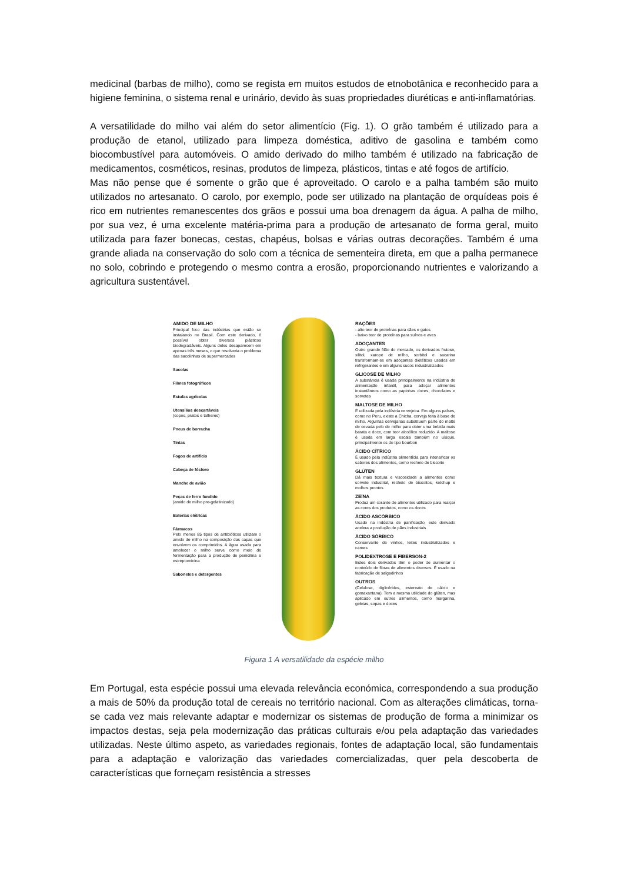medicinal (barbas de milho), como se regista em muitos estudos de etnobotânica e reconhecido para a higiene feminina, o sistema renal e urinário, devido às suas propriedades diuréticas e anti-inflamatórias.
A versatilidade do milho vai além do setor alimentício (Fig. 1). O grão também é utilizado para a produção de etanol, utilizado para limpeza doméstica, aditivo de gasolina e também como biocombustível para automóveis. O amido derivado do milho também é utilizado na fabricação de medicamentos, cosméticos, resinas, produtos de limpeza, plásticos, tintas e até fogos de artifício.
Mas não pense que é somente o grão que é aproveitado. O carolo e a palha também são muito utilizados no artesanato. O carolo, por exemplo, pode ser utilizado na plantação de orquídeas pois é rico em nutrientes remanescentes dos grãos e possui uma boa drenagem da água. A palha de milho, por sua vez, é uma excelente matéria-prima para a produção de artesanato de forma geral, muito utilizada para fazer bonecas, cestas, chapéus, bolsas e várias outras decorações. Também é uma grande aliada na conservação do solo com a técnica de sementeira direta, em que a palha permanece no solo, cobrindo e protegendo o mesmo contra a erosão, proporcionando nutrientes e valorizando a agricultura sustentável.
AMIDO DE MILHO
Principal foco das indústrias que estão se instalando no Brasil. Com este derivado, é possível obter diversos plásticos biodegradáveis. Alguns deles desaparecem em apenas três meses, o que resolveria o problema das sacolinhas de supermercados
Sacolas
Filmes fotográficos
Estufas agrícolas
Utensílios descartáveis
(copos, pratos e talheres)
Pneus de borracha
Tintas
Fogos de artifício
Cabeça de fósforo
Manche de avião
Peças de ferro fundido
(amido de milho pre-gelatinizado)
Baterias elétricas
Fármacos
Pelo menos 85 tipos de antibióticos utilizam o amido de milho na composição das capas que envolvem os comprimidos. A água usada para amolecer o milho serve como meio de fermentação para a produção de penicilina e estreptomicina
Sabonetes e detergentes
RAÇÕES
- alto teor de proteínas para cães e gatos
- baixo teor de proteínas para suínos e aves
ADOÇANTES
Outro grande filão do mercado, os derivados frutose, xilitol, xarope de milho, sorbitol e sacarina transformam-se em adoçantes dietéticos usados em refrigerantes e em alguns sucos industrializados
GLICOSE DE MILHO
A substância é usada principalmente na indústria de alimentação infantil, para adoçar alimentos instantâneos como as papinhas doces, chocolates e sorvetes
MALTOSE DE MILHO
É utilizada pela indústria cervejeira. Em alguns países, como no Peru, existe a Chicha, cerveja feita à base de milho. Algumas cervejarias substituem parte do malte de cevada pelo de milho para obter uma bebida mais barata e doce, com teor alcoólico reduzido. A maltose é usada em larga escala também no uísque, principalmente os do tipo bourbon
ÁCIDO CÍTRICO
É usado pela indústria alimentícia para intensificar os sabores dos alimentos, como recheio de biscoito
GLÚTEN
Dá mais textura e viscosidade a alimentos como sorvete industrial, recheio de biscoitos, ketchup e molhos prontos
ZEÍNA
Produz um corante de alimentos utilizado para realçar as cores dos produtos, como os doces
ÁCIDO ASCÓRBICO
Usado na indústria de panificação, este derivado acelera a produção de pães industriais
ÁCIDO SÓRBICO
Conservante de vinhos, leites industrializados e carnes
POLIDEXTROSE E FIBERSON-2
Estes dois derivados têm o poder de aumentar o conteúdo de fibras de alimentos diversos. É usado na fabricação de salgadinhos
OUTROS
(Celulose, diglicéridos, estereato de cálcio e gomaxantana). Tem a mesma utilidade do glúten, mas aplicado em outros alimentos, como margarina, geleias, sopas e doces
Figura 1 A versatilidade da espécie milho
Em Portugal, esta espécie possui uma elevada relevância económica, correspondendo a sua produção a mais de 50% da produção total de cereais no território nacional. Com as alterações climáticas, torna-se cada vez mais relevante adaptar e modernizar os sistemas de produção de forma a minimizar os impactos destas, seja pela modernização das práticas culturais e/ou pela adaptação das variedades utilizadas. Neste último aspeto, as variedades regionais, fontes de adaptação local, são fundamentais para a adaptação e valorização das variedades comercializadas, quer pela descoberta de características que forneçam resistência a stresses